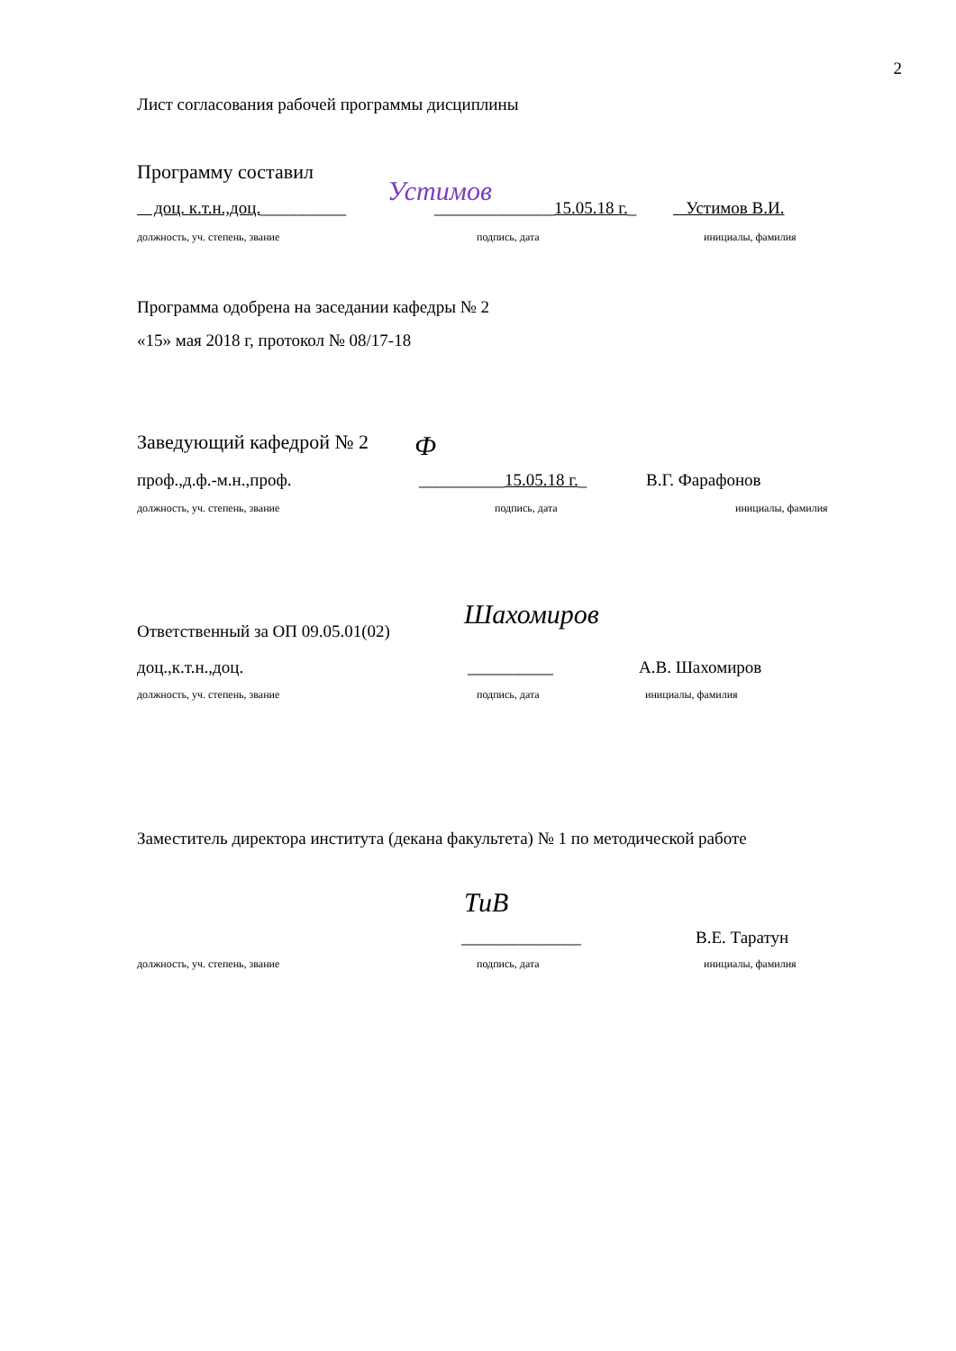2
Лист согласования рабочей программы дисциплины
Программу составил
Устимов
доц. к.т.н.,доц.__________ ______________15.05.18 г._ Устимов В.И.
должность, уч. степень, звание подпись, дата инициалы, фамилия
Программа одобрена на заседании кафедры № 2
«15» мая 2018 г, протокол № 08/17-18
Заведующий кафедрой № 2 Ф
проф.,д.ф.-м.н.,проф. __________15.05.18 г._ В.Г. Фарафонов
должность, уч. степень, звание подпись, дата инициалы, фамилия
Шахомиров
Ответственный за ОП 09.05.01(02)
доц.,к.т.н.,доц. __________ А.В. Шахомиров
должность, уч. степень, звание подпись, дата инициалы, фамилия
Заместитель директора института (декана факультета) № 1 по методической работе
ТиВ
______________ В.Е. Таратун
должность, уч. степень, звание подпись, дата инициалы, фамилия